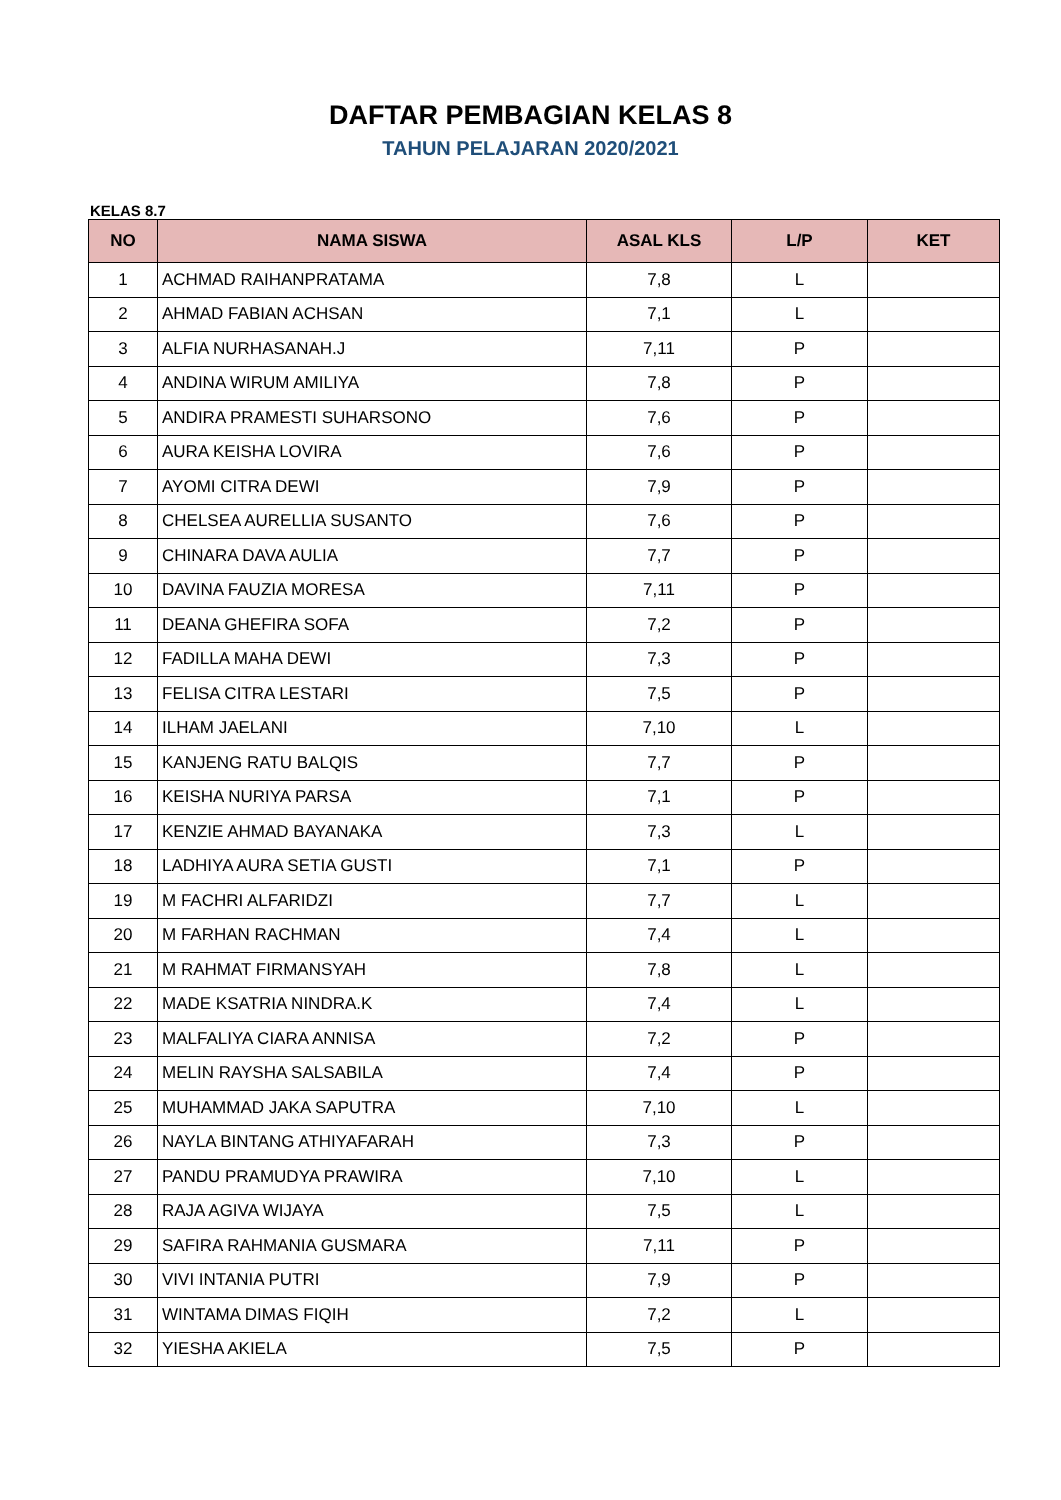DAFTAR PEMBAGIAN KELAS 8
TAHUN PELAJARAN 2020/2021
KELAS 8.7
| NO | NAMA SISWA | ASAL KLS | L/P | KET |
| --- | --- | --- | --- | --- |
| 1 | ACHMAD RAIHANPRATAMA | 7,8 | L | |
| 2 | AHMAD FABIAN ACHSAN | 7,1 | L | |
| 3 | ALFIA NURHASANAH.J | 7,11 | P | |
| 4 | ANDINA WIRUM AMILIYA | 7,8 | P | |
| 5 | ANDIRA PRAMESTI SUHARSONO | 7,6 | P | |
| 6 | AURA KEISHA LOVIRA | 7,6 | P | |
| 7 | AYOMI CITRA DEWI | 7,9 | P | |
| 8 | CHELSEA AURELLIA SUSANTO | 7,6 | P | |
| 9 | CHINARA DAVA AULIA | 7,7 | P | |
| 10 | DAVINA FAUZIA MORESA | 7,11 | P | |
| 11 | DEANA GHEFIRA SOFA | 7,2 | P | |
| 12 | FADILLA MAHA DEWI | 7,3 | P | |
| 13 | FELISA CITRA LESTARI | 7,5 | P | |
| 14 | ILHAM JAELANI | 7,10 | L | |
| 15 | KANJENG RATU BALQIS | 7,7 | P | |
| 16 | KEISHA NURIYA PARSA | 7,1 | P | |
| 17 | KENZIE AHMAD BAYANAKA | 7,3 | L | |
| 18 | LADHIYA AURA SETIA GUSTI | 7,1 | P | |
| 19 | M FACHRI ALFARIDZI | 7,7 | L | |
| 20 | M FARHAN RACHMAN | 7,4 | L | |
| 21 | M RAHMAT FIRMANSYAH | 7,8 | L | |
| 22 | MADE KSATRIA NINDRA.K | 7,4 | L | |
| 23 | MALFALIYA CIARA ANNISA | 7,2 | P | |
| 24 | MELIN RAYSHA SALSABILA | 7,4 | P | |
| 25 | MUHAMMAD JAKA SAPUTRA | 7,10 | L | |
| 26 | NAYLA BINTANG ATHIYAFARAH | 7,3 | P | |
| 27 | PANDU PRAMUDYA PRAWIRA | 7,10 | L | |
| 28 | RAJA AGIVA WIJAYA | 7,5 | L | |
| 29 | SAFIRA RAHMANIA GUSMARA | 7,11 | P | |
| 30 | VIVI INTANIA PUTRI | 7,9 | P | |
| 31 | WINTAMA DIMAS FIQIH | 7,2 | L | |
| 32 | YIESHA AKIELA | 7,5 | P | |